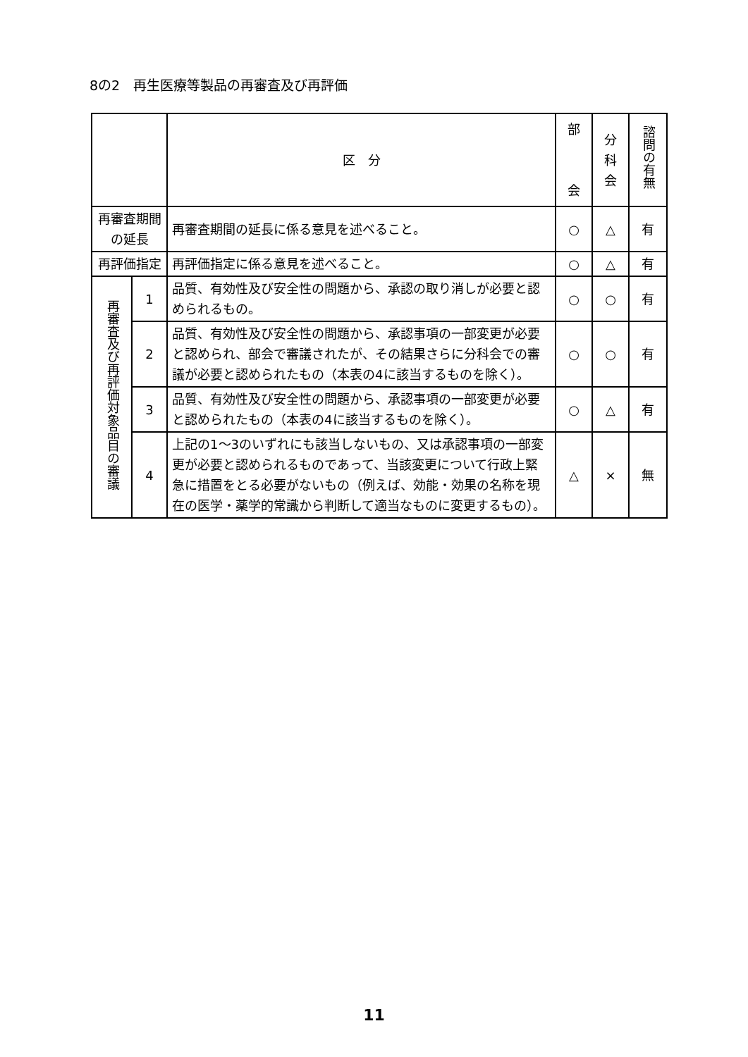8の2　再生医療等製品の再審査及び再評価
| | | 区 分 | 部 会 | 分 科 会 | 諮問の有無 |
| --- | --- | --- | --- | --- | --- |
| 再審査期間 の延長 | | 再審査期間の延長に係る意見を述べること。 | ○ | △ | 有 |
| 再評価指定 | | 再評価指定に係る意見を述べること。 | ○ | △ | 有 |
| 再審査及び再評価対象品目の審議 | 1 | 品質、有効性及び安全性の問題から、承認の取り消しが必要と認められるもの。 | ○ | ○ | 有 |
| | 2 | 品質、有効性及び安全性の問題から、承認事項の一部変更が必要と認められ、部会で審議されたが、その結果さらに分科会での審議が必要と認められたもの（本表の4に該当するものを除く）。 | ○ | ○ | 有 |
| | 3 | 品質、有効性及び安全性の問題から、承認事項の一部変更が必要と認められたもの（本表の4に該当するものを除く）。 | ○ | △ | 有 |
| | 4 | 上記の1～3のいずれにも該当しないもの、又は承認事項の一部変更が必要と認められるものであって、当該変更について行政上緊急に措置をとる必要がないもの（例えば、効能・効果の名称を現在の医学・薬学的常識から判断して適当なものに変更するもの）。 | △ | × | 無 |
11